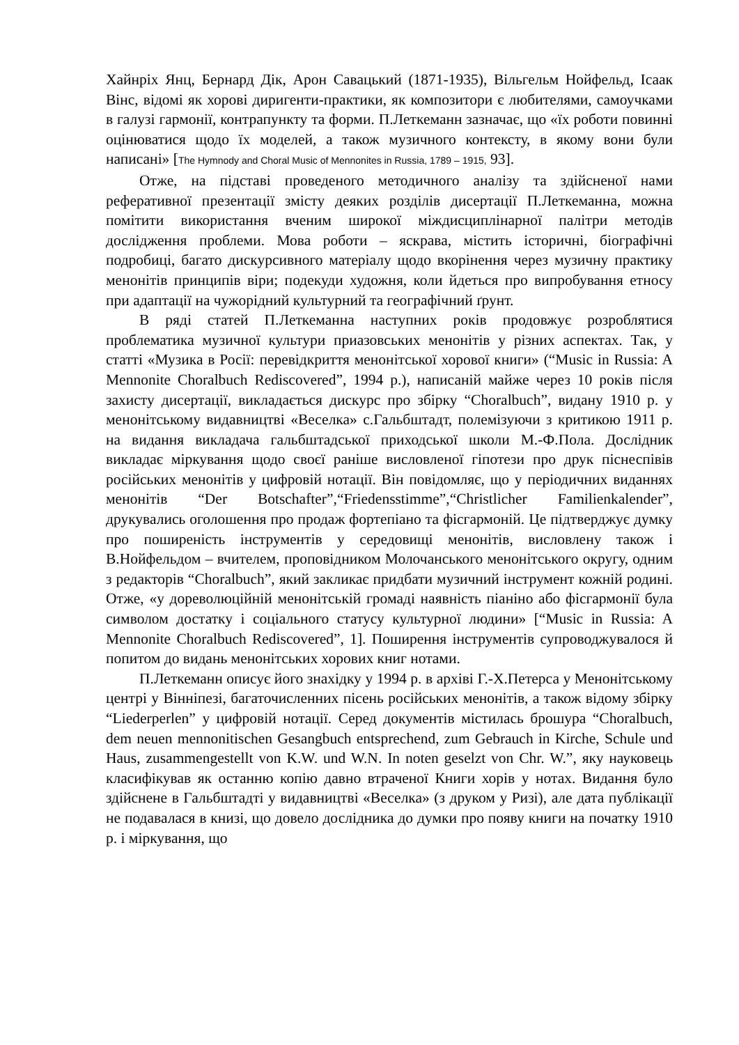Хайнріх Янц, Бернард Дік, Арон Савацький (1871-1935), Вільгельм Нойфельд, Ісаак Вінс, відомі як хорові диригенти-практики, як композитори є любителями, самоучками в галузі гармонії, контрапункту та форми. П.Леткеманн зазначає, що «їх роботи повинні оцінюватися щодо їх моделей, а також музичного контексту, в якому вони були написані» [The Hymnody and Choral Music of Mennonites in Russia, 1789 – 1915, 93].
Отже, на підставі проведеного методичного аналізу та здійсненої нами реферативної презентації змісту деяких розділів дисертації П.Леткеманна, можна помітити використання вченим широкої міждисциплінарної палітри методів дослідження проблеми. Мова роботи – яскрава, містить історичні, біографічні подробиці, багато дискурсивного матеріалу щодо вкорінення через музичну практику менонітів принципів віри; подекуди художня, коли йдеться про випробування етносу при адаптації на чужорідний культурний та географічний ґрунт.
В ряді статей П.Леткеманна наступних років продовжує розроблятися проблематика музичної культури приазовських менонітів у різних аспектах. Так, у статті «Музика в Росії: перевідкриття менонітської хорової книги» (“Music in Russia: A Mennonite Choralbuch Rediscovered”, 1994 р.), написаній майже через 10 років після захисту дисертації, викладається дискурс про збірку “Choralbuch”, видану 1910 р. у менонітському видавництві «Веселка» с.Гальбштадт, полемізуючи з критикою 1911 р. на видання викладача гальбштадської приходської школи М.-Ф.Пола. Дослідник викладає міркування щодо своєї раніше висловленої гіпотези про друк піснеспівів російських менонітів у цифровій нотації. Він повідомляє, що у періодичних виданнях менонітів “Der Botschafter”,“Friedensstimme”,“Christlicher Familienkalender”, друкувались оголошення про продаж фортепіано та фісгармоній. Це підтверджує думку про поширеність інструментів у середовищі менонітів, висловлену також і В.Нойфельдом – вчителем, проповідником Молочанського менонітського округу, одним з редакторів “Choralbuch”, який закликає придбати музичний інструмент кожній родині. Отже, «у дореволюційній менонітській громаді наявність піаніно або фісгармонії була символом достатку і соціального статусу культурної людини» [“Music in Russia: A Mennonite Choralbuch Rediscovered”, 1]. Поширення інструментів супроводжувалося й попитом до видань менонітських хорових книг нотами.
П.Леткеманн описує його знахідку у 1994 р. в архіві Г.-Х.Петерса у Менонітському центрі у Вінніпезі, багаточисленних пісень російських менонітів, а також відому збірку “Liederperlen” у цифровій нотації. Серед документів містилась брошура “Choralbuch, dem neuen mennonitischen Gesangbuch entsprechend, zum Gebrauch in Kirche, Schule und Haus, zusammengestellt von K.W. und W.N. In noten geselzt von Chr. W.”, яку науковець класифікував як останню копію давно втраченої Книги хорів у нотах. Видання було здійснене в Гальбштадті у видавництві «Веселка» (з друком у Ризі), але дата публікації не подавалася в книзі, що довело дослідника до думки про появу книги на початку 1910 р. і міркування, що